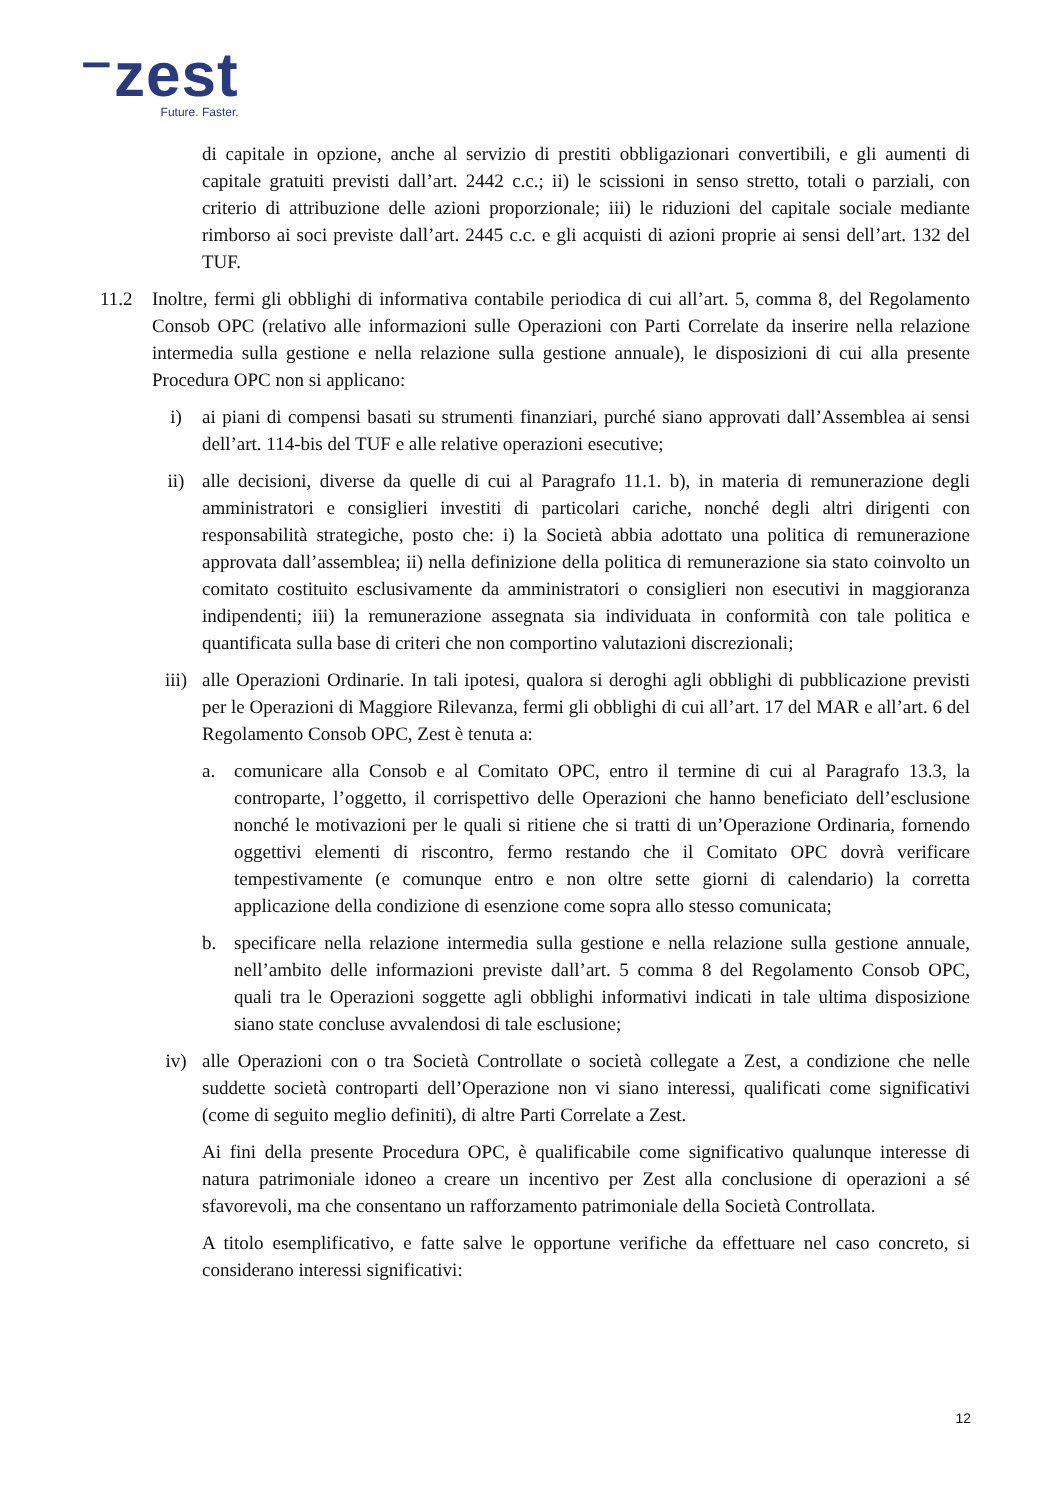⁻zest
Future. Faster.
di capitale in opzione, anche al servizio di prestiti obbligazionari convertibili, e gli aumenti di capitale gratuiti previsti dall’art. 2442 c.c.; ii) le scissioni in senso stretto, totali o parziali, con criterio di attribuzione delle azioni proporzionale; iii) le riduzioni del capitale sociale mediante rimborso ai soci previste dall’art. 2445 c.c. e gli acquisti di azioni proprie ai sensi dell’art. 132 del TUF.
11.2 Inoltre, fermi gli obblighi di informativa contabile periodica di cui all’art. 5, comma 8, del Regolamento Consob OPC (relativo alle informazioni sulle Operazioni con Parti Correlate da inserire nella relazione intermedia sulla gestione e nella relazione sulla gestione annuale), le disposizioni di cui alla presente Procedura OPC non si applicano:
i) ai piani di compensi basati su strumenti finanziari, purché siano approvati dall’Assemblea ai sensi dell’art. 114-bis del TUF e alle relative operazioni esecutive;
ii) alle decisioni, diverse da quelle di cui al Paragrafo 11.1. b), in materia di remunerazione degli amministratori e consiglieri investiti di particolari cariche, nonché degli altri dirigenti con responsabilità strategiche, posto che: i) la Società abbia adottato una politica di remunerazione approvata dall’assemblea; ii) nella definizione della politica di remunerazione sia stato coinvolto un comitato costituito esclusivamente da amministratori o consiglieri non esecutivi in maggioranza indipendenti; iii) la remunerazione assegnata sia individuata in conformità con tale politica e quantificata sulla base di criteri che non comportino valutazioni discrezionali;
iii) alle Operazioni Ordinarie. In tali ipotesi, qualora si deroghi agli obblighi di pubblicazione previsti per le Operazioni di Maggiore Rilevanza, fermi gli obblighi di cui all’art. 17 del MAR e all’art. 6 del Regolamento Consob OPC, Zest è tenuta a:
a. comunicare alla Consob e al Comitato OPC, entro il termine di cui al Paragrafo 13.3, la controparte, l’oggetto, il corrispettivo delle Operazioni che hanno beneficiato dell’esclusione nonché le motivazioni per le quali si ritiene che si tratti di un’Operazione Ordinaria, fornendo oggettivi elementi di riscontro, fermo restando che il Comitato OPC dovrà verificare tempestivamente (e comunque entro e non oltre sette giorni di calendario) la corretta applicazione della condizione di esenzione come sopra allo stesso comunicata;
b. specificare nella relazione intermedia sulla gestione e nella relazione sulla gestione annuale, nell’ambito delle informazioni previste dall’art. 5 comma 8 del Regolamento Consob OPC, quali tra le Operazioni soggette agli obblighi informativi indicati in tale ultima disposizione siano state concluse avvalendosi di tale esclusione;
iv) alle Operazioni con o tra Società Controllate o società collegate a Zest, a condizione che nelle suddette società controparti dell’Operazione non vi siano interessi, qualificati come significativi (come di seguito meglio definiti), di altre Parti Correlate a Zest.
Ai fini della presente Procedura OPC, è qualificabile come significativo qualunque interesse di natura patrimoniale idoneo a creare un incentivo per Zest alla conclusione di operazioni a sé sfavorevoli, ma che consentano un rafforzamento patrimoniale della Società Controllata.
A titolo esemplificativo, e fatte salve le opportune verifiche da effettuare nel caso concreto, si considerano interessi significativi:
12